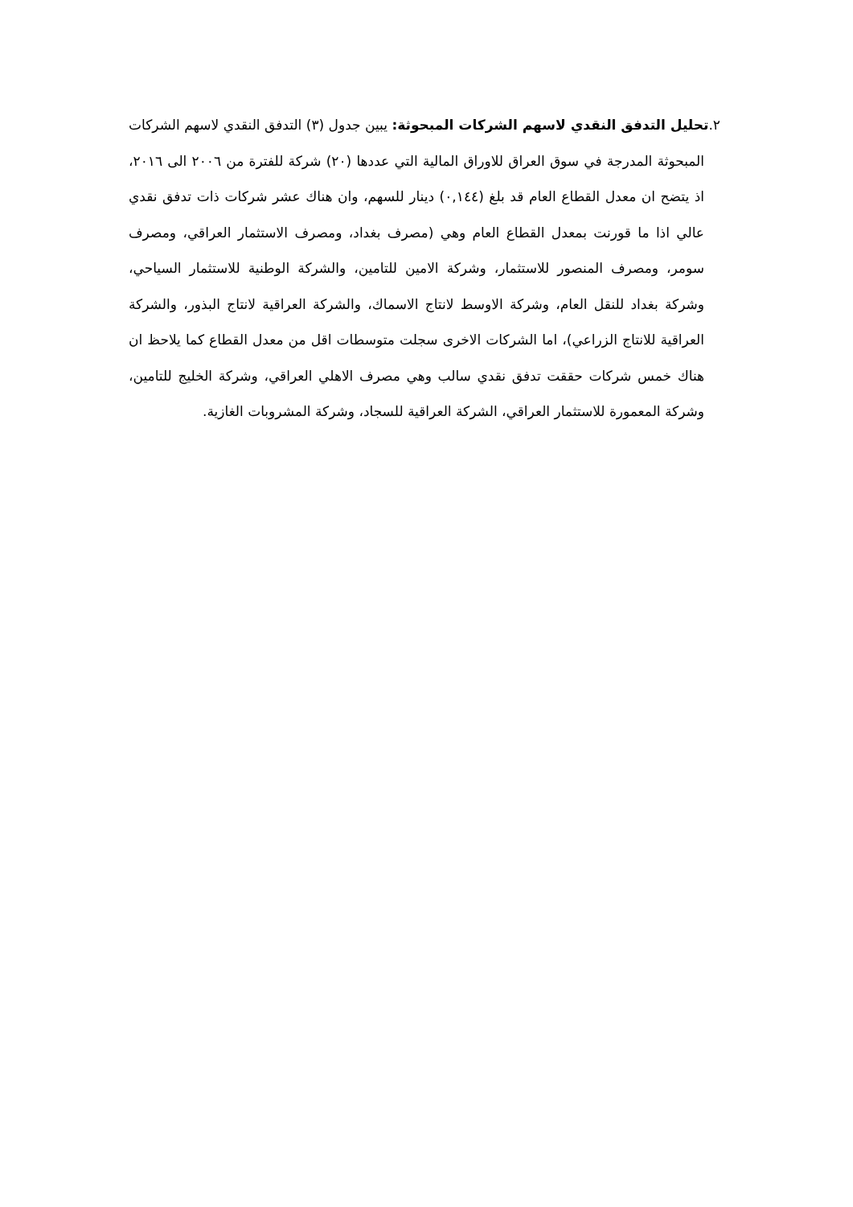٢. تحليل التدفق النقدي لاسهم الشركات المبحوثة: يبين جدول (٣) التدفق النقدي لاسهم الشركات المبحوثة المدرجة في سوق العراق للاوراق المالية التي عددها (٢٠) شركة للفترة من ٢٠٠٦ الى ٢٠١٦، اذ يتضح ان معدل القطاع العام قد بلغ (٠,١٤٤) دينار للسهم، وان هناك عشر شركات ذات تدفق نقدي عالي اذا ما قورنت بمعدل القطاع العام وهي (مصرف بغداد، ومصرف الاستثمار العراقي، ومصرف سومر، ومصرف المنصور للاستثمار، وشركة الامين للتامين، والشركة الوطنية للاستثمار السياحي، وشركة بغداد للنقل العام، وشركة الاوسط لانتاج الاسماك، والشركة العراقية لانتاج البذور، والشركة العراقية للانتاج الزراعي)، اما الشركات الاخرى سجلت متوسطات اقل من معدل القطاع كما يلاحظ ان هناك خمس شركات حققت تدفق نقدي سالب وهي مصرف الاهلي العراقي، وشركة الخليج للتامين، وشركة المعمورة للاستثمار العراقي، الشركة العراقية للسجاد، وشركة المشروبات الغازية.